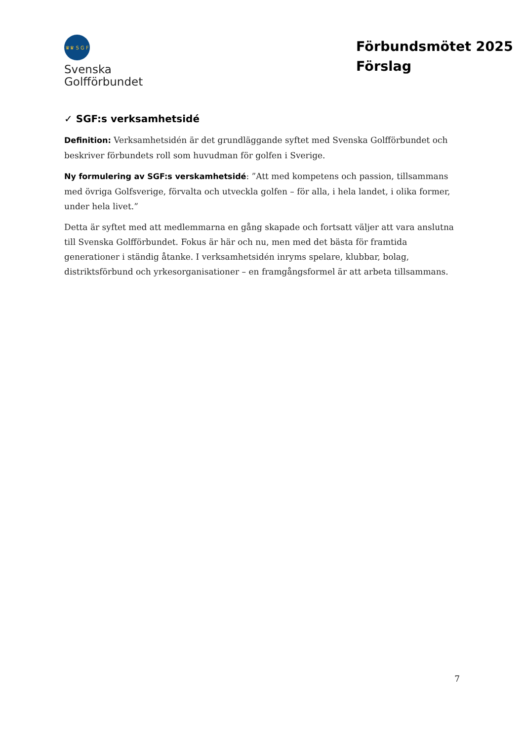♛♛ S G F
Svenska
Golfförbundet
Förbundsmötet 2025
Förslag
✓ SGF:s verksamhetsidé
Definition: Verksamhetsidén är det grundläggande syftet med Svenska Golfförbundet och beskriver förbundets roll som huvudman för golfen i Sverige.
Ny formulering av SGF:s verskamhetsidé: ”Att med kompetens och passion, tillsammans med övriga Golfsverige, förvalta och utveckla golfen – för alla, i hela landet, i olika former, under hela livet.”
Detta är syftet med att medlemmarna en gång skapade och fortsatt väljer att vara anslutna till Svenska Golfförbundet. Fokus är här och nu, men med det bästa för framtida generationer i ständig åtanke. I verksamhetsidén inryms spelare, klubbar, bolag, distriktsförbund och yrkesorganisationer – en framgångsformel är att arbeta tillsammans.
7